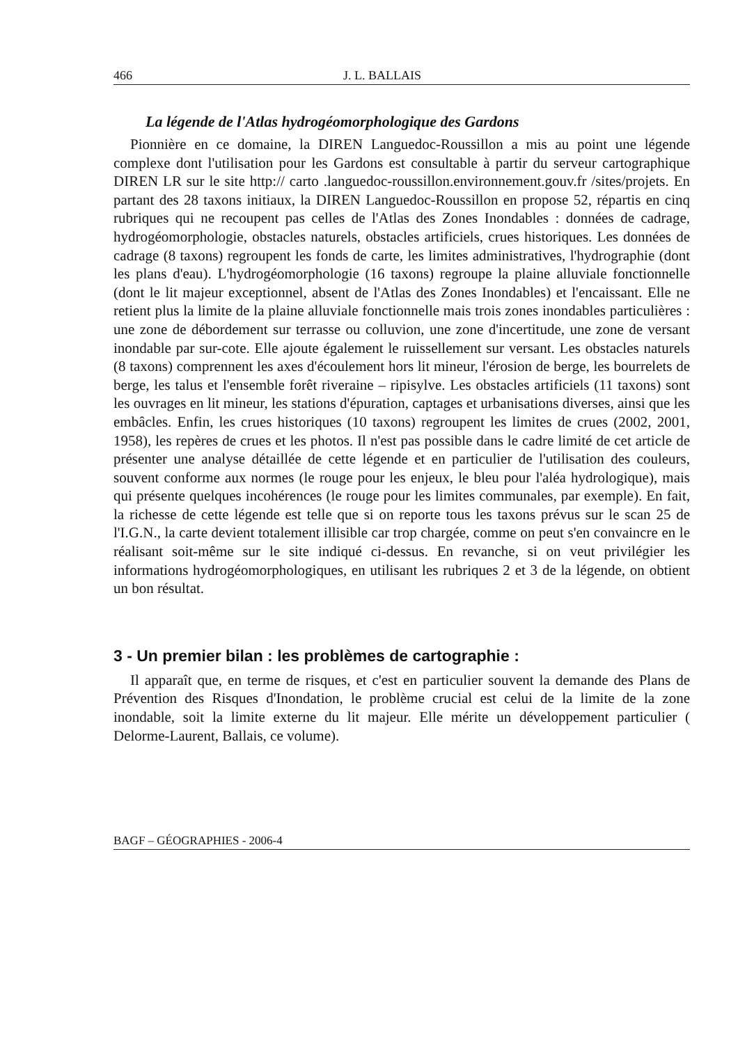466 J. L. BALLAIS
La légende de l'Atlas hydrogéomorphologique des Gardons
Pionnière en ce domaine, la DIREN Languedoc-Roussillon a mis au point une légende complexe dont l'utilisation pour les Gardons est consultable à partir du serveur cartographique DIREN LR sur le site http:// carto .languedoc-roussillon.environnement.gouv.fr /sites/projets. En partant des 28 taxons initiaux, la DIREN Languedoc-Roussillon en propose 52, répartis en cinq rubriques qui ne recoupent pas celles de l'Atlas des Zones Inondables : données de cadrage, hydrogéomorphologie, obstacles naturels, obstacles artificiels, crues historiques. Les données de cadrage (8 taxons) regroupent les fonds de carte, les limites administratives, l'hydrographie (dont les plans d'eau). L'hydrogéomorphologie (16 taxons) regroupe la plaine alluviale fonctionnelle (dont le lit majeur exceptionnel, absent de l'Atlas des Zones Inondables) et l'encaissant. Elle ne retient plus la limite de la plaine alluviale fonctionnelle mais trois zones inondables particulières : une zone de débordement sur terrasse ou colluvion, une zone d'incertitude, une zone de versant inondable par sur-cote. Elle ajoute également le ruissellement sur versant. Les obstacles naturels (8 taxons) comprennent les axes d'écoulement hors lit mineur, l'érosion de berge, les bourrelets de berge, les talus et l'ensemble forêt riveraine – ripisylve. Les obstacles artificiels (11 taxons) sont les ouvrages en lit mineur, les stations d'épuration, captages et urbanisations diverses, ainsi que les embâcles. Enfin, les crues historiques (10 taxons) regroupent les limites de crues (2002, 2001, 1958), les repères de crues et les photos. Il n'est pas possible dans le cadre limité de cet article de présenter une analyse détaillée de cette légende et en particulier de l'utilisation des couleurs, souvent conforme aux normes (le rouge pour les enjeux, le bleu pour l'aléa hydrologique), mais qui présente quelques incohérences (le rouge pour les limites communales, par exemple). En fait, la richesse de cette légende est telle que si on reporte tous les taxons prévus sur le scan 25 de l'I.G.N., la carte devient totalement illisible car trop chargée, comme on peut s'en convaincre en le réalisant soit-même sur le site indiqué ci-dessus. En revanche, si on veut privilégier les informations hydrogéomorphologiques, en utilisant les rubriques 2 et 3 de la légende, on obtient un bon résultat.
3 - Un premier bilan : les problèmes de cartographie :
Il apparaît que, en terme de risques, et c'est en particulier souvent la demande des Plans de Prévention des Risques d'Inondation, le problème crucial est celui de la limite de la zone inondable, soit la limite externe du lit majeur. Elle mérite un développement particulier ( Delorme-Laurent, Ballais, ce volume).
BAGF – GÉOGRAPHIES - 2006-4